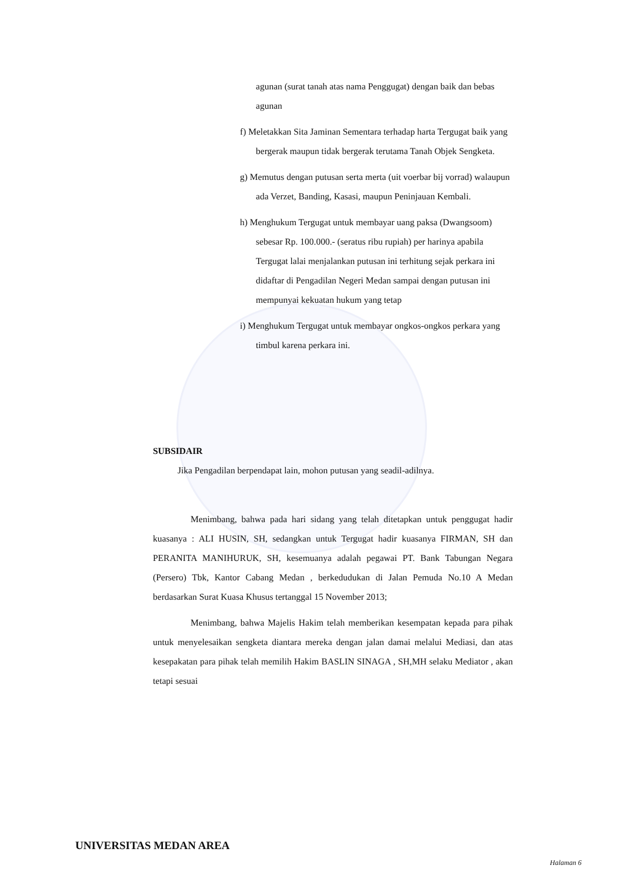agunan (surat tanah atas nama Penggugat) dengan baik dan bebas agunan
f) Meletakkan Sita Jaminan Sementara terhadap harta Tergugat baik yang bergerak maupun tidak bergerak terutama Tanah Objek Sengketa.
g) Memutus dengan putusan serta merta (uit voerbar bij vorrad) walaupun ada Verzet, Banding, Kasasi, maupun Peninjauan Kembali.
h) Menghukum Tergugat untuk membayar uang paksa (Dwangsoom) sebesar Rp. 100.000.- (seratus ribu rupiah) per harinya apabila Tergugat lalai menjalankan putusan ini terhitung sejak perkara ini didaftar di Pengadilan Negeri Medan sampai dengan putusan ini mempunyai kekuatan hukum yang tetap
i) Menghukum Tergugat untuk membayar ongkos-ongkos perkara yang timbul karena perkara ini.
SUBSIDAIR
Jika Pengadilan berpendapat lain, mohon putusan yang seadil-adilnya.
Menimbang, bahwa pada hari sidang yang telah ditetapkan untuk penggugat hadir kuasanya : ALI HUSIN, SH, sedangkan untuk Tergugat hadir kuasanya FIRMAN, SH dan PERANITA MANIHURUK, SH, kesemuanya adalah pegawai PT. Bank Tabungan Negara (Persero) Tbk, Kantor Cabang Medan , berkedudukan di Jalan Pemuda No.10 A Medan berdasarkan Surat Kuasa Khusus tertanggal 15 November 2013;
Menimbang, bahwa Majelis Hakim telah memberikan kesempatan kepada para pihak untuk menyelesaikan sengketa diantara mereka dengan jalan damai melalui Mediasi, dan atas kesepakatan para pihak telah memilih Hakim BASLIN SINAGA , SH,MH selaku Mediator , akan tetapi sesuai
UNIVERSITAS MEDAN AREA
Halaman 6